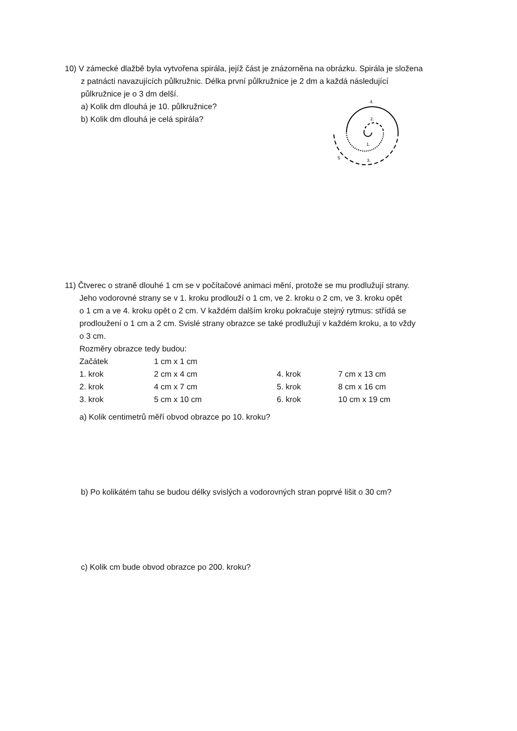10) V zámecké dlažbě byla vytvořena spirála, jejíž část je znázorněna na obrázku. Spirála je složena
z patnácti navazujících půlkružnic. Délka první půlkružnice je 2 dm a každá následující
půlkružnice je o 3 dm delší.
a) Kolik dm dlouhá je 10. půlkružnice?
b) Kolik dm dlouhá je celá spirála?
4.
2.
1.
3.
5
11) Čtverec o straně dlouhé 1 cm se v počítačové animaci mění, protože se mu prodlužují strany.
Jeho vodorovné strany se v 1. kroku prodlouží o 1 cm, ve 2. kroku o 2 cm, ve 3. kroku opět
o 1 cm a ve 4. kroku opět o 2 cm. V každém dalším kroku pokračuje stejný rytmus: střídá se
prodloužení o 1 cm a 2 cm. Svislé strany obrazce se také prodlužují v každém kroku, a to vždy
o 3 cm.
Rozměry obrazce tedy budou:
| Začátek | 1 cm x 1 cm | | |
| 1. krok | 2 cm x 4 cm | 4. krok | 7 cm x 13 cm |
| 2. krok | 4 cm x 7 cm | 5. krok | 8 cm x 16 cm |
| 3. krok | 5 cm x 10 cm | 6. krok | 10 cm x 19 cm |
a) Kolik centimetrů měří obvod obrazce po 10. kroku?
b) Po kolikátém tahu se budou délky svislých a vodorovných stran poprvé lišit o 30 cm?
c) Kolik cm bude obvod obrazce po 200. kroku?